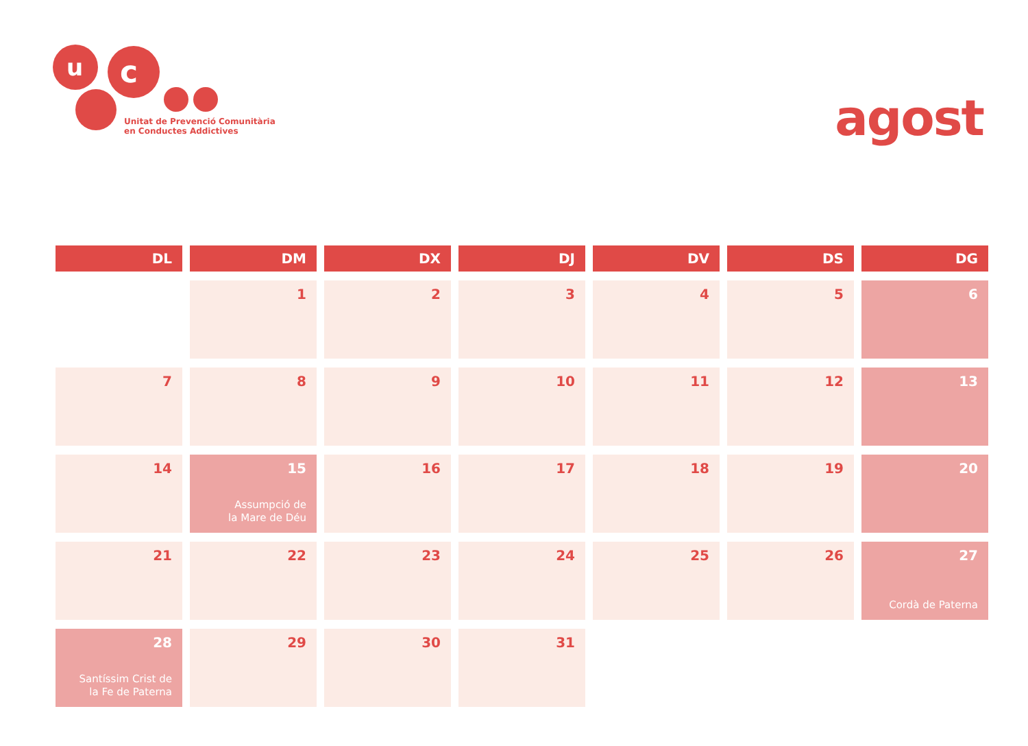u
c
Unitat de Prevenció Comunitària
en Conductes Addictives
agost
| DL | DM | DX | DJ | DV | DS | DG |
| --- | --- | --- | --- | --- | --- | --- |
| | 1 | 2 | 3 | 4 | 5 | 6 |
| 7 | 8 | 9 | 10 | 11 | 12 | 13 |
| 14 | 15 Assumpció de la Mare de Déu | 16 | 17 | 18 | 19 | 20 |
| 21 | 22 | 23 | 24 | 25 | 26 | 27 Cordà de Paterna |
| 28 Santíssim Crist de la Fe de Paterna | 29 | 30 | 31 | | | |